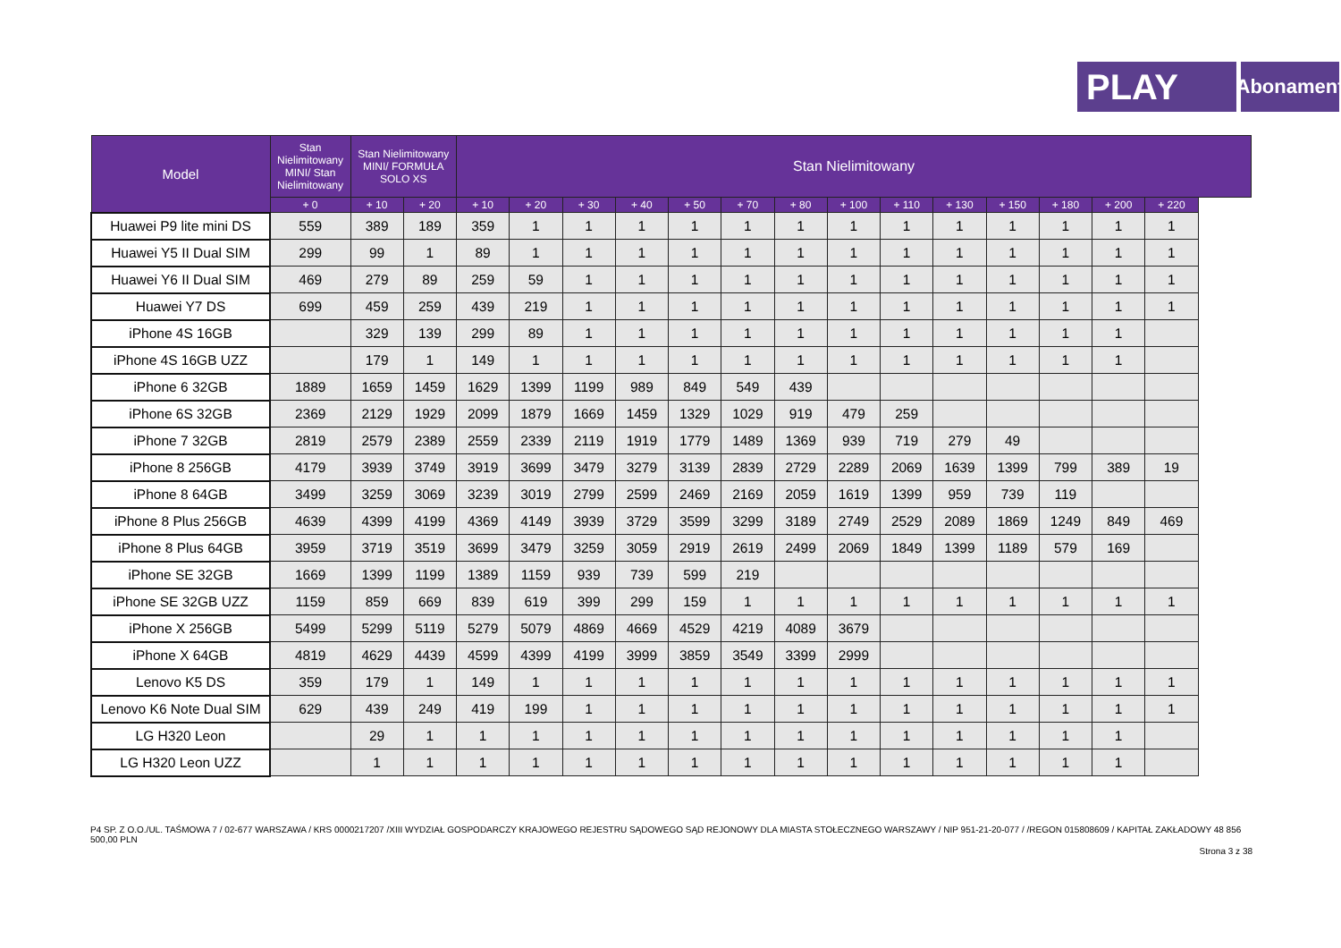PLAY
Abonament
| Model | Stan Nielimitowany MINI/ Stan Nielimitowany | Stan Nielimitowany MINI/ FORMUŁA SOLO XS | | Stan Nielimitowany | | | | | | | | | | | | | |
| --- | --- | --- | --- | --- | --- | --- | --- | --- | --- | --- | --- | --- | --- | --- | --- | --- | --- |
| | + 0 | + 10 | + 20 | + 10 | + 20 | + 30 | + 40 | + 50 | + 70 | + 80 | + 100 | + 110 | + 130 | + 150 | + 180 | + 200 | + 220 |
| Huawei P9 lite mini DS | 559 | 389 | 189 | 359 | 1 | 1 | 1 | 1 | 1 | 1 | 1 | 1 | 1 | 1 | 1 | 1 | 1 |
| Huawei Y5 II Dual SIM | 299 | 99 | 1 | 89 | 1 | 1 | 1 | 1 | 1 | 1 | 1 | 1 | 1 | 1 | 1 | 1 | 1 |
| Huawei Y6 II Dual SIM | 469 | 279 | 89 | 259 | 59 | 1 | 1 | 1 | 1 | 1 | 1 | 1 | 1 | 1 | 1 | 1 | 1 |
| Huawei Y7 DS | 699 | 459 | 259 | 439 | 219 | 1 | 1 | 1 | 1 | 1 | 1 | 1 | 1 | 1 | 1 | 1 | 1 |
| iPhone 4S 16GB | | 329 | 139 | 299 | 89 | 1 | 1 | 1 | 1 | 1 | 1 | 1 | 1 | 1 | 1 | 1 | |
| iPhone 4S 16GB UZZ | | 179 | 1 | 149 | 1 | 1 | 1 | 1 | 1 | 1 | 1 | 1 | 1 | 1 | 1 | 1 | |
| iPhone 6 32GB | 1889 | 1659 | 1459 | 1629 | 1399 | 1199 | 989 | 849 | 549 | 439 | | | | | | | |
| iPhone 6S 32GB | 2369 | 2129 | 1929 | 2099 | 1879 | 1669 | 1459 | 1329 | 1029 | 919 | 479 | 259 | | | | | |
| iPhone 7 32GB | 2819 | 2579 | 2389 | 2559 | 2339 | 2119 | 1919 | 1779 | 1489 | 1369 | 939 | 719 | 279 | 49 | | | |
| iPhone 8 256GB | 4179 | 3939 | 3749 | 3919 | 3699 | 3479 | 3279 | 3139 | 2839 | 2729 | 2289 | 2069 | 1639 | 1399 | 799 | 389 | 19 |
| iPhone 8 64GB | 3499 | 3259 | 3069 | 3239 | 3019 | 2799 | 2599 | 2469 | 2169 | 2059 | 1619 | 1399 | 959 | 739 | 119 | | |
| iPhone 8 Plus 256GB | 4639 | 4399 | 4199 | 4369 | 4149 | 3939 | 3729 | 3599 | 3299 | 3189 | 2749 | 2529 | 2089 | 1869 | 1249 | 849 | 469 |
| iPhone 8 Plus 64GB | 3959 | 3719 | 3519 | 3699 | 3479 | 3259 | 3059 | 2919 | 2619 | 2499 | 2069 | 1849 | 1399 | 1189 | 579 | 169 | |
| iPhone SE 32GB | 1669 | 1399 | 1199 | 1389 | 1159 | 939 | 739 | 599 | 219 | | | | | | | | |
| iPhone SE 32GB UZZ | 1159 | 859 | 669 | 839 | 619 | 399 | 299 | 159 | 1 | 1 | 1 | 1 | 1 | 1 | 1 | 1 | 1 |
| iPhone X 256GB | 5499 | 5299 | 5119 | 5279 | 5079 | 4869 | 4669 | 4529 | 4219 | 4089 | 3679 | | | | | | |
| iPhone X 64GB | 4819 | 4629 | 4439 | 4599 | 4399 | 4199 | 3999 | 3859 | 3549 | 3399 | 2999 | | | | | | |
| Lenovo K5 DS | 359 | 179 | 1 | 149 | 1 | 1 | 1 | 1 | 1 | 1 | 1 | 1 | 1 | 1 | 1 | 1 | 1 |
| Lenovo K6 Note Dual SIM | 629 | 439 | 249 | 419 | 199 | 1 | 1 | 1 | 1 | 1 | 1 | 1 | 1 | 1 | 1 | 1 | 1 |
| LG H320 Leon | | 29 | 1 | 1 | 1 | 1 | 1 | 1 | 1 | 1 | 1 | 1 | 1 | 1 | 1 | 1 | |
| LG H320 Leon UZZ | | 1 | 1 | 1 | 1 | 1 | 1 | 1 | 1 | 1 | 1 | 1 | 1 | 1 | 1 | 1 | |
P4 SP. Z O.O./UL. TAŚMOWA 7 / 02-677 WARSZAWA / KRS 0000217207 /XIII WYDZIAŁ GOSPODARCZY KRAJOWEGO REJESTRU SĄDOWEGO SĄD REJONOWY DLA MIASTA STOŁECZNEGO WARSZAWY / NIP 951-21-20-077 / /REGON 015808609 / KAPITAŁ ZAKŁADOWY 48 856 500,00 PLN
Strona 3 z 38